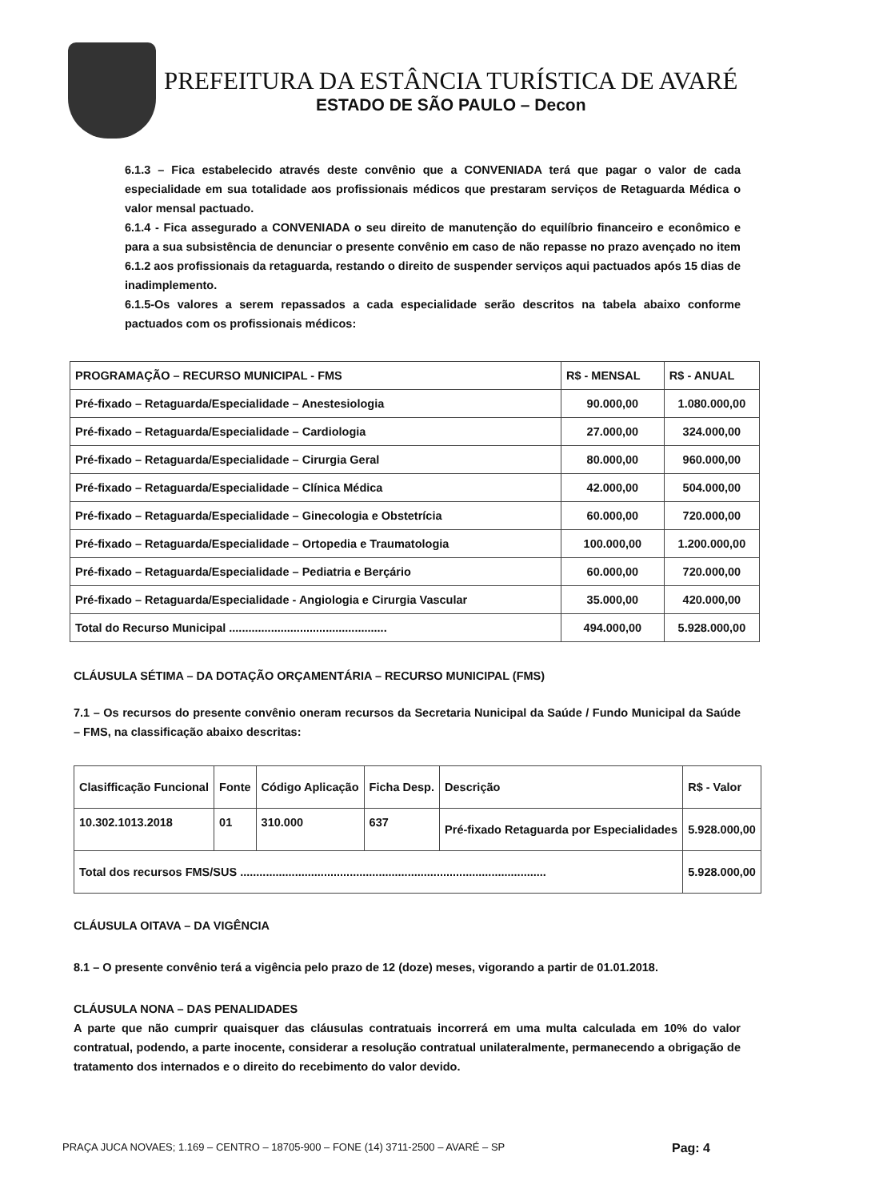PREFEITURA DA ESTÂNCIA TURÍSTICA DE AVARÉ
ESTADO DE SÃO PAULO – Decon
6.1.3 – Fica estabelecido através deste convênio que a CONVENIADA terá que pagar o valor de cada especialidade em sua totalidade aos profissionais médicos que prestaram serviços de Retaguarda Médica o valor mensal pactuado.
6.1.4 - Fica assegurado a CONVENIADA o seu direito de manutenção do equilíbrio financeiro e econômico e para a sua subsistência de denunciar o presente convênio em caso de não repasse no prazo avençado no item 6.1.2 aos profissionais da retaguarda, restando o direito de suspender serviços aqui pactuados após 15 dias de inadimplemento.
6.1.5-Os valores a serem repassados a cada especialidade serão descritos na tabela abaixo conforme pactuados com os profissionais médicos:
| PROGRAMAÇÃO – RECURSO MUNICIPAL - FMS | R$ - MENSAL | R$ - ANUAL |
| --- | --- | --- |
| Pré-fixado – Retaguarda/Especialidade – Anestesiologia | 90.000,00 | 1.080.000,00 |
| Pré-fixado – Retaguarda/Especialidade – Cardiologia | 27.000,00 | 324.000,00 |
| Pré-fixado – Retaguarda/Especialidade – Cirurgia Geral | 80.000,00 | 960.000,00 |
| Pré-fixado – Retaguarda/Especialidade – Clínica Médica | 42.000,00 | 504.000,00 |
| Pré-fixado – Retaguarda/Especialidade – Ginecologia e Obstetrícia | 60.000,00 | 720.000,00 |
| Pré-fixado – Retaguarda/Especialidade – Ortopedia e Traumatologia | 100.000,00 | 1.200.000,00 |
| Pré-fixado – Retaguarda/Especialidade – Pediatria e Berçário | 60.000,00 | 720.000,00 |
| Pré-fixado – Retaguarda/Especialidade - Angiologia e Cirurgia Vascular | 35.000,00 | 420.000,00 |
| Total do Recurso Municipal ................................................. | 494.000,00 | 5.928.000,00 |
CLÁUSULA SÉTIMA – DA DOTAÇÃO ORÇAMENTÁRIA – RECURSO MUNICIPAL (FMS)
7.1 – Os recursos do presente convênio oneram recursos da Secretaria Nunicipal da Saúde / Fundo Municipal da Saúde – FMS, na classificação abaixo descritas:
| Clasifficação Funcional | Fonte | Código Aplicação | Ficha Desp. | Descrição | R$ - Valor |
| 10.302.1013.2018 | 01 | 310.000 | 637 | Pré-fixado Retaguarda por Especialidades | 5.928.000,00 |
| Total dos recursos FMS/SUS ............................................................................................... | | | | | 5.928.000,00 |
CLÁUSULA OITAVA – DA VIGÊNCIA
8.1 – O presente convênio terá a vigência pelo prazo de 12 (doze) meses, vigorando a partir de 01.01.2018.
CLÁUSULA NONA – DAS PENALIDADES
A parte que não cumprir quaisquer das cláusulas contratuais incorrerá em uma multa calculada em 10% do valor contratual, podendo, a parte inocente, considerar a resolução contratual unilateralmente, permanecendo a obrigação de tratamento dos internados e o direito do recebimento do valor devido.
PRAÇA JUCA NOVAES; 1.169 – CENTRO – 18705-900 – FONE (14) 3711-2500 – AVARÉ – SP Pag: 4